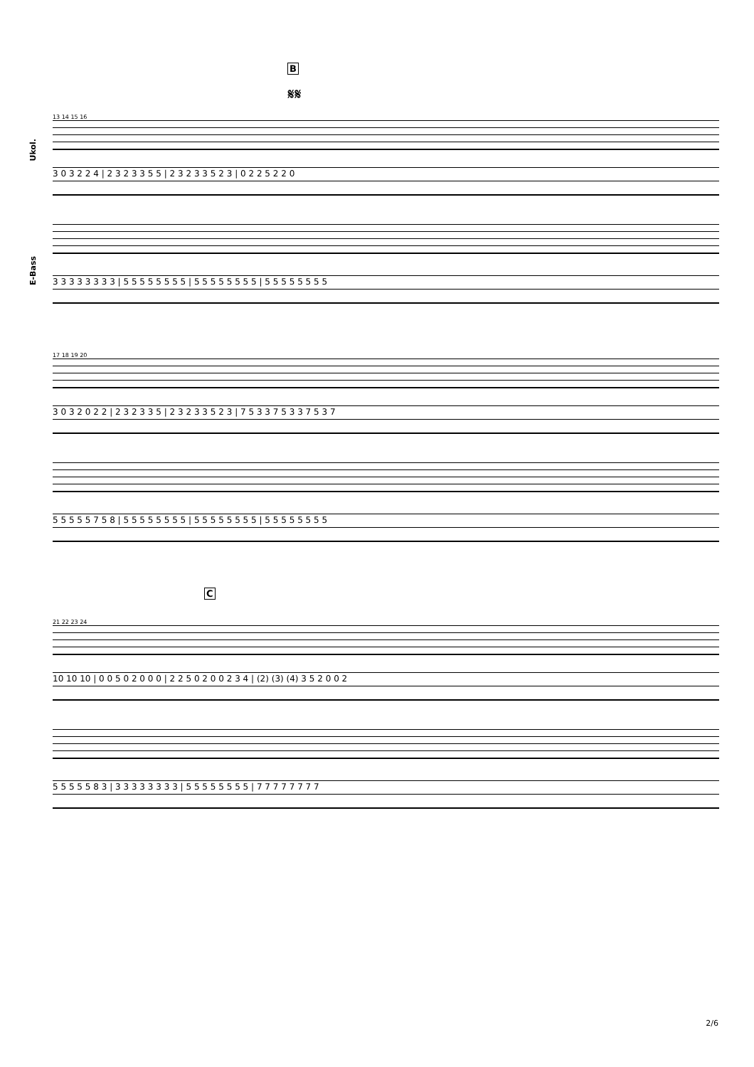B
𝄋𝄋
Ukol.
E-Bass
13 14 15 16
3 0 3 2 2 4 | 2 3 2 3 3 5 5 | 2 3 2 3 3 5 2 3 | 0 2 2 5 2 2 0
3 3 3 3 3 3 3 3 | 5 5 5 5 5 5 5 5 | 5 5 5 5 5 5 5 5 | 5 5 5 5 5 5 5 5
17 18 19 20
3 0 3 2 0 2 2 | 2 3 2 3 3 5 | 2 3 2 3 3 5 2 3 | 7 5 3 3 7 5 3 3 7 5 3 7
5 5 5 5 5 7 5 8 | 5 5 5 5 5 5 5 5 | 5 5 5 5 5 5 5 5 | 5 5 5 5 5 5 5 5
C
21 22 23 24
10 10 10 | 0 0 5 0 2 0 0 0 | 2 2 5 0 2 0 0 2 3 4 | (2) (3) (4) 3 5 2 0 0 2
5 5 5 5 5 8 3 | 3 3 3 3 3 3 3 3 | 5 5 5 5 5 5 5 5 | 7 7 7 7 7 7 7 7
2/6